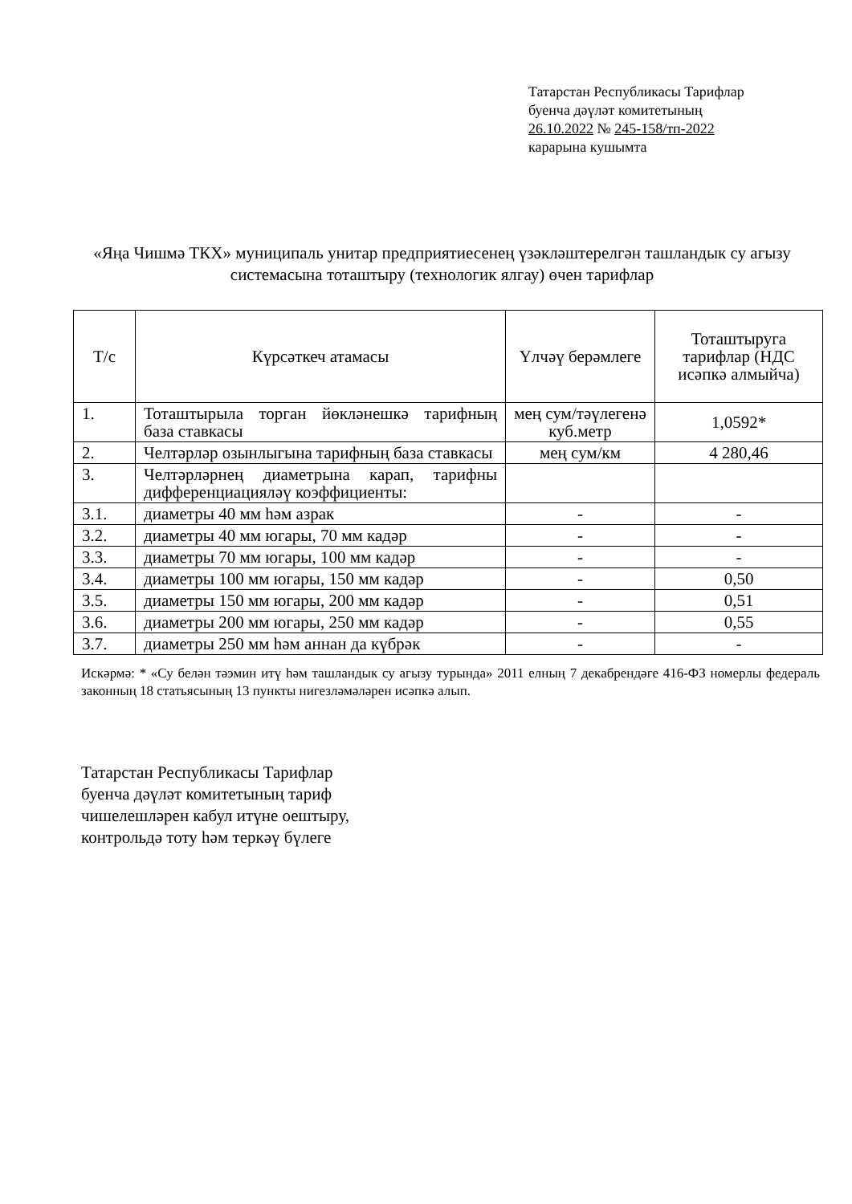Татарстан Республикасы Тарифлар
буенча дәүләт комитетының
26.10.2022 № 245-158/тп-2022
карарына кушымта
«Яңа Чишмә ТКХ» муниципаль унитар предприятиесенең үзәкләштерелгән ташландык су агызу системасына тоташтыру (технологик ялгау) өчен тарифлар
| Т/с | Күрсәткеч атамасы | Үлчәү берәмлеге | Тоташтыруга тарифлар (НДС исәпкә алмыйча) |
| 1. | Тоташтырыла торган йөкләнешкә тарифның база ставкасы | мең сум/тәүлегенә куб.метр | 1,0592* |
| 2. | Челтәрләр озынлыгына тарифның база ставкасы | мең сум/км | 4 280,46 |
| 3. | Челтәрләрнең диаметрына карап, тарифны дифференциацияләү коэффициенты: | | |
| 3.1. | диаметры 40 мм һәм азрак | - | - |
| 3.2. | диаметры 40 мм югары, 70 мм кадәр | - | - |
| 3.3. | диаметры 70 мм югары, 100 мм кадәр | - | - |
| 3.4. | диаметры 100 мм югары, 150 мм кадәр | - | 0,50 |
| 3.5. | диаметры 150 мм югары, 200 мм кадәр | - | 0,51 |
| 3.6. | диаметры 200 мм югары, 250 мм кадәр | - | 0,55 |
| 3.7. | диаметры 250 мм һәм аннан да күбрәк | - | - |
Искәрмә: * «Су белән тәэмин итү һәм ташландык су агызу турында» 2011 елның 7 декабрендәге 416-ФЗ номерлы федераль законның 18 статьясының 13 пункты нигезләмәләрен исәпкә алып.
Татарстан Республикасы Тарифлар
буенча дәүләт комитетының тариф
чишелешләрен кабул итүне оештыру,
контрольдә тоту һәм теркәү бүлеге